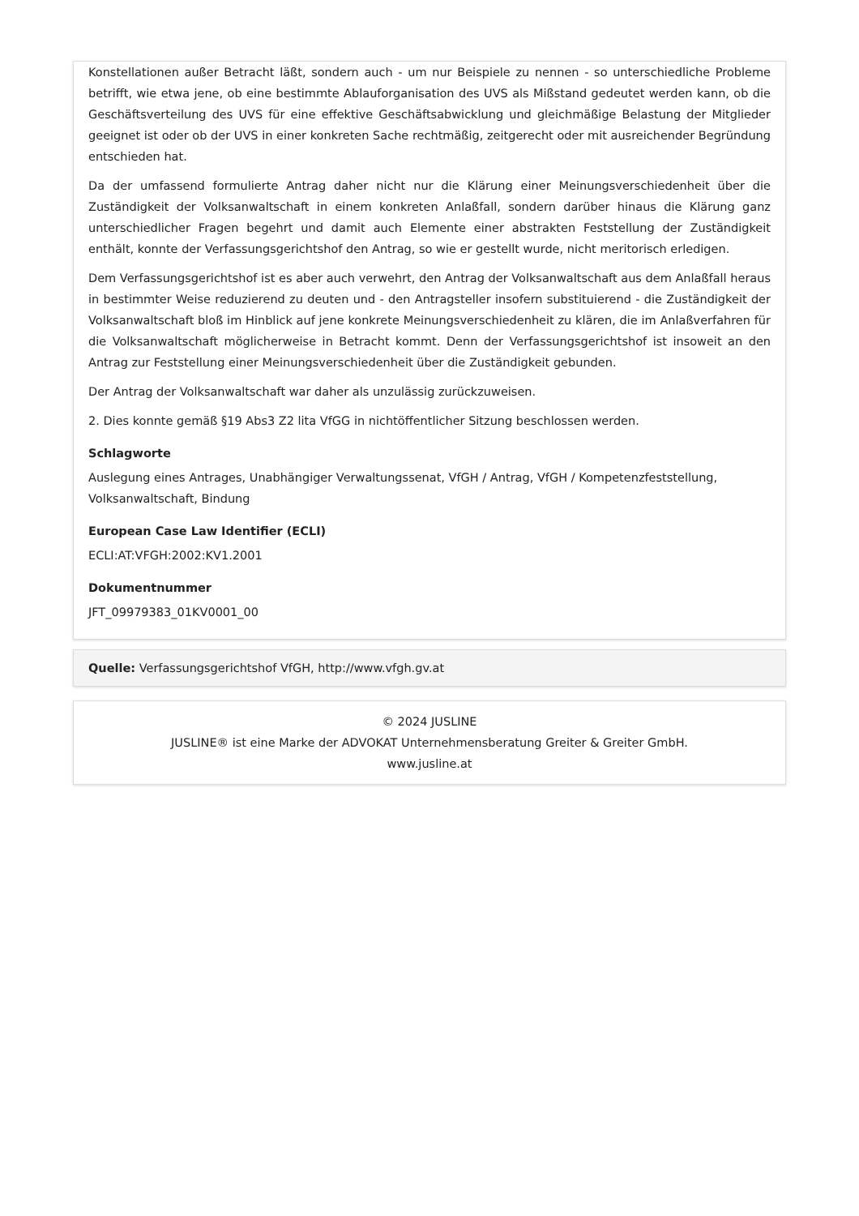Konstellationen außer Betracht läßt, sondern auch - um nur Beispiele zu nennen - so unterschiedliche Probleme betrifft, wie etwa jene, ob eine bestimmte Ablauforganisation des UVS als Mißstand gedeutet werden kann, ob die Geschäftsverteilung des UVS für eine effektive Geschäftsabwicklung und gleichmäßige Belastung der Mitglieder geeignet ist oder ob der UVS in einer konkreten Sache rechtmäßig, zeitgerecht oder mit ausreichender Begründung entschieden hat.
Da der umfassend formulierte Antrag daher nicht nur die Klärung einer Meinungsverschiedenheit über die Zuständigkeit der Volksanwaltschaft in einem konkreten Anlaßfall, sondern darüber hinaus die Klärung ganz unterschiedlicher Fragen begehrt und damit auch Elemente einer abstrakten Feststellung der Zuständigkeit enthält, konnte der Verfassungsgerichtshof den Antrag, so wie er gestellt wurde, nicht meritorisch erledigen.
Dem Verfassungsgerichtshof ist es aber auch verwehrt, den Antrag der Volksanwaltschaft aus dem Anlaßfall heraus in bestimmter Weise reduzierend zu deuten und - den Antragsteller insofern substituierend - die Zuständigkeit der Volksanwaltschaft bloß im Hinblick auf jene konkrete Meinungsverschiedenheit zu klären, die im Anlaßverfahren für die Volksanwaltschaft möglicherweise in Betracht kommt. Denn der Verfassungsgerichtshof ist insoweit an den Antrag zur Feststellung einer Meinungsverschiedenheit über die Zuständigkeit gebunden.
Der Antrag der Volksanwaltschaft war daher als unzulässig zurückzuweisen.
2. Dies konnte gemäß §19 Abs3 Z2 lita VfGG in nichtöffentlicher Sitzung beschlossen werden.
Schlagworte
Auslegung eines Antrages, Unabhängiger Verwaltungssenat, VfGH / Antrag, VfGH / Kompetenzfeststellung, Volksanwaltschaft, Bindung
European Case Law Identifier (ECLI)
ECLI:AT:VFGH:2002:KV1.2001
Dokumentnummer
JFT_09979383_01KV0001_00
Quelle: Verfassungsgerichtshof VfGH, http://www.vfgh.gv.at
© 2024 JUSLINE
JUSLINE® ist eine Marke der ADVOKAT Unternehmensberatung Greiter & Greiter GmbH.
www.jusline.at